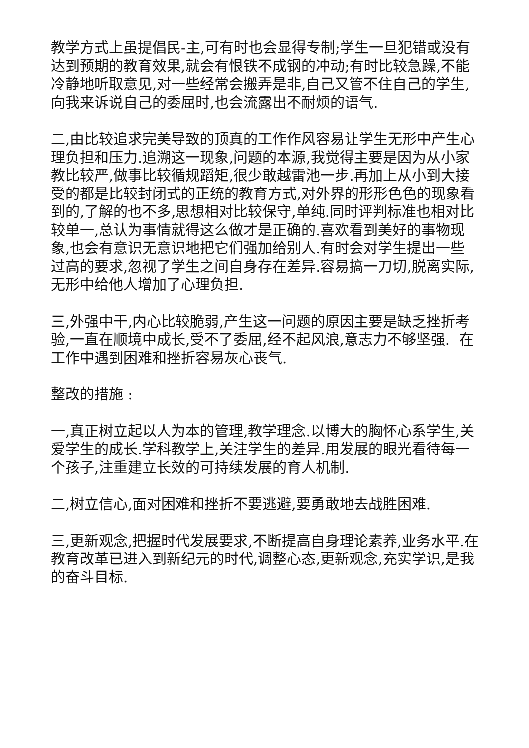教学方式上虽提倡民-主,可有时也会显得专制;学生一旦犯错或没有达到预期的教育效果,就会有恨铁不成钢的冲动;有时比较急躁,不能冷静地听取意见,对一些经常会搬弄是非,自己又管不住自己的学生,向我来诉说自己的委屈时,也会流露出不耐烦的语气.
二,由比较追求完美导致的顶真的工作作风容易让学生无形中产生心理负担和压力.追溯这一现象,问题的本源,我觉得主要是因为从小家教比较严,做事比较循规蹈矩,很少敢越雷池一步.再加上从小到大接受的都是比较封闭式的正统的教育方式,对外界的形形色色的现象看到的,了解的也不多,思想相对比较保守,单纯.同时评判标准也相对比较单一,总认为事情就得这么做才是正确的.喜欢看到美好的事物现象,也会有意识无意识地把它们强加给别人.有时会对学生提出一些过高的要求,忽视了学生之间自身存在差异.容易搞一刀切,脱离实际,无形中给他人增加了心理负担.
三,外强中干,内心比较脆弱,产生这一问题的原因主要是缺乏挫折考验,一直在顺境中成长,受不了委屈,经不起风浪,意志力不够坚强. 在工作中遇到困难和挫折容易灰心丧气.
整改的措施 :
一,真正树立起以人为本的管理,教学理念.以博大的胸怀心系学生,关爱学生的成长.学科教学上,关注学生的差异.用发展的眼光看待每一个孩子,注重建立长效的可持续发展的育人机制.
二,树立信心,面对困难和挫折不要逃避,要勇敢地去战胜困难.
三,更新观念,把握时代发展要求,不断提高自身理论素养,业务水平.在教育改革已进入到新纪元的时代,调整心态,更新观念,充实学识,是我的奋斗目标.